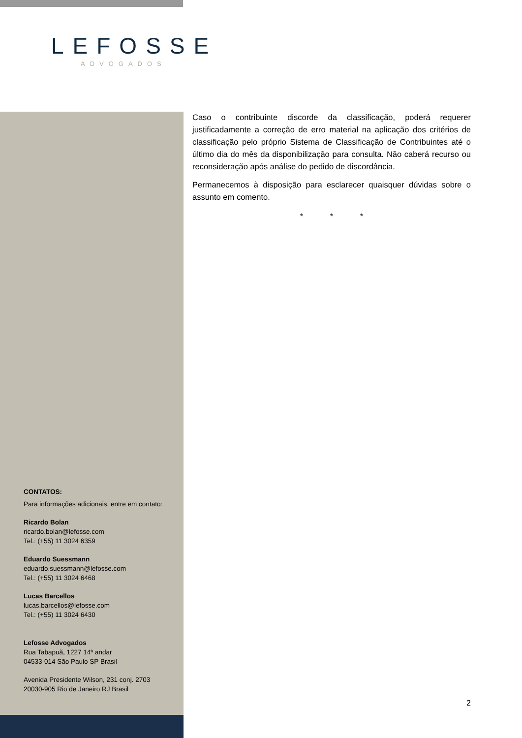LEFOSSE
ADVOGADOS
Caso o contribuinte discorde da classificação, poderá requerer justificadamente a correção de erro material na aplicação dos critérios de classificação pelo próprio Sistema de Classificação de Contribuintes até o último dia do mês da disponibilização para consulta. Não caberá recurso ou reconsideração após análise do pedido de discordância.
Permanecemos à disposição para esclarecer quaisquer dúvidas sobre o assunto em comento.
* * *
CONTATOS:
Para informações adicionais, entre em contato:
Ricardo Bolan
ricardo.bolan@lefosse.com
Tel.: (+55) 11 3024 6359
Eduardo Suessmann
eduardo.suessmann@lefosse.com
Tel.: (+55) 11 3024 6468
Lucas Barcellos
lucas.barcellos@lefosse.com
Tel.: (+55) 11 3024 6430
Lefosse Advogados
Rua Tabapuã, 1227 14º andar
04533-014 São Paulo SP Brasil
Avenida Presidente Wilson, 231 conj. 2703
20030-905 Rio de Janeiro RJ Brasil
2